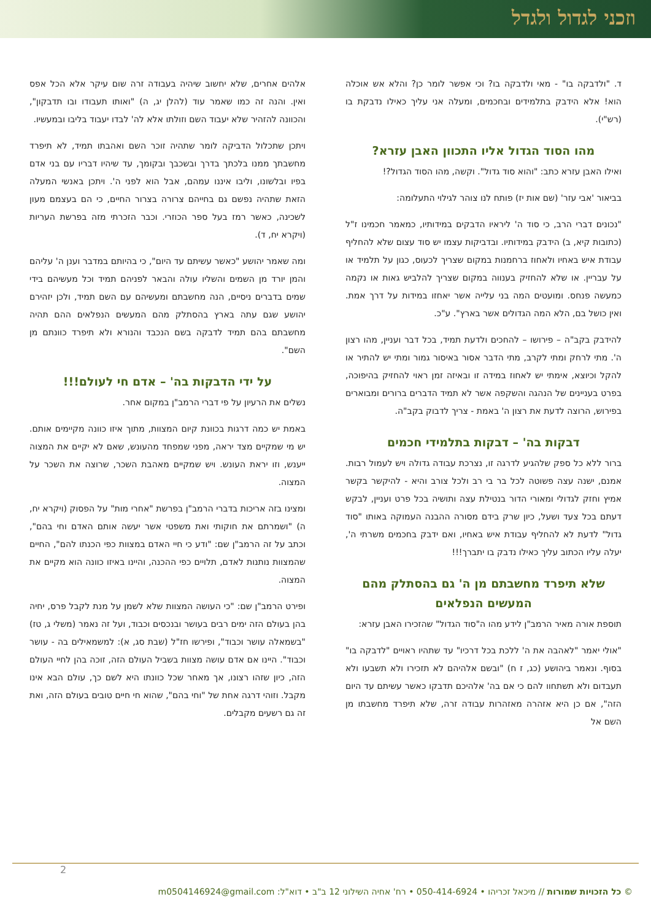וזכני לגדול ולגדל
ד. "ולדבקה בו" - מאי ולדבקה בו? וכי אפשר לומר כן? והלא אש אוכלה הוא! אלא הידבק בתלמידים ובחכמים, ומעלה אני עליך כאילו נדבקת בו (רש"י).
מהו הסוד הגדול אליו התכוון האבן עזרא?
ואילו האבן עזרא כתב: "והוא סוד גדול". וקשה, מהו הסוד הגדול?!
בביאור 'אבי עזר' (שם אות יז) פותח לנו צוהר לגילוי התעלומה:
"נכונים דברי הרב, כי סוד ה' ליראיו הדבקים במידותיו, כמאמר חכמינו ז"ל (כתובות קיא, ב) הידבק במידותיו. ובדביקות עצמו יש סוד עצום שלא להחליף עבודת איש באחיו ולאחוז ברחמנות במקום שצריך לכעוס, כגון על תלמיד או על עבריין. או שלא להחזיק בענווה במקום שצריך להלביש גאות או נקמה כמעשה פנחס. ומועטים המה בני עלייה אשר יאחזו במידות על דרך אמת. ואין כושל בם, הלא המה הגדולים אשר בארץ". ע"כ.
להידבק בקב"ה – פירושו – להחכים ולדעת תמיד, בכל דבר ועניין, מהו רצון ה'. מתי לרחק ומתי לקרב, מתי הדבר אסור באיסור גמור ומתי יש להתיר או להקל וכיוצא, אימתי יש לאחוז במידה זו ובאיזה זמן ראוי להחזיק בהיפוכה, בפרט בעניינים של הנהגה והשקפה אשר לא תמיד הדברים ברורים ומבוארים בפירוש, הרוצה לדעת את רצון ה' באמת - צריך לדבוק בקב"ה.
דבקות בה' – דבקות בתלמידי חכמים
ברור ללא כל ספק שלהגיע לדרגה זו, נצרכת עבודה גדולה ויש לעמול רבות. אמנם, ישנה עצה פשוטה לכל בר בי רב ולכל צורב והיא - להיקשר בקשר אמיץ וחזק לגדולי ומאורי הדור בנטילת עצה ותושיה בכל פרט ועניין, לבקש דעתם בכל צעד ושעל, כיון שרק בידם מסורה ההבנה העמוקה באותו "סוד גדול" לדעת לא להחליף עבודת איש באחיו, ואם ידבק בחכמים משרתי ה', יעלה עליו הכתוב עליך כאילו נדבק בו יתברך!!!
שלא תיפרד מחשבתם מן ה' גם בהסתלק מהם המעשים הנפלאים
תוספת אורה מאיר הרמב"ן לידע מהו ה"סוד הגדול" שהזכירו האבן עזרא:
"אולי יאמר "לאהבה את ה' ללכת בכל דרכיו" עד שתהיו ראויים "לדבקה בו" בסוף. ונאמר ביהושע (כג, ז ח) "ובשם אלהיהם לא תזכירו ולא תשבעו ולא תעבדום ולא תשתחוו להם כי אם בה' אלהיכם תדבקו כאשר עשיתם עד היום הזה", אם כן היא אזהרה מאזהרות עבודה זרה, שלא תיפרד מחשבתו מן השם אל
אלהים אחרים, שלא יחשוב שיהיה בעבודה זרה שום עיקר אלא הכל אפס ואין. והנה זה כמו שאמר עוד (להלן יג, ה) "ואותו תעבודו ובו תדבקון", והכוונה להזהיר שלא יעבוד השם וזולתו אלא לה' לבדו יעבוד בליבו ובמעשיו.
ויתכן שתכלול הדביקה לומר שתהיה זוכר השם ואהבתו תמיד, לא תיפרד מחשבתך ממנו בלכתך בדרך ובשכבך ובקומך, עד שיהיו דבריו עם בני אדם בפיו ובלשונו, וליבו איננו עמהם, אבל הוא לפני ה'. ויתכן באנשי המעלה הזאת שתהיה נפשם גם בחייהם צרורה בצרור החיים, כי הם בעצמם מעון לשכינה, כאשר רמז בעל ספר הכוזרי. וכבר הזכרתי מזה בפרשת העריות (ויקרא יח, ד).
ומה שאמר יהושע "כאשר עשיתם עד היום", כי בהיותם במדבר וענן ה' עליהם והמן יורד מן השמים והשליו עולה והבאר לפניהם תמיד וכל מעשיהם בידי שמים בדברים ניסיים, הנה מחשבתם ומעשיהם עם השם תמיד, ולכן יזהירם יהושע שגם עתה בארץ בהסתלק מהם המעשים הנפלאים ההם תהיה מחשבתם בהם תמיד לדבקה בשם הנכבד והנורא ולא תיפרד כוונתם מן השם".
על ידי הדבקות בה' – אדם חי לעולם!!!
נשלים את הרעיון על פי דברי הרמב"ן במקום אחר.
באמת יש כמה דרגות בכוונת קיום המצוות, מתוך איזו כוונה מקיימים אותם. יש מי שמקיים מצד יראה, מפני שמפחד מהעונש, שאם לא יקיים את המצוה ייענש, וזו יראת העונש. ויש שמקיים מאהבת השכר, שרוצה את השכר על המצוה.
ומצינו בזה אריכות בדברי הרמב"ן בפרשת "אחרי מות" על הפסוק (ויקרא יח, ה) "ושמרתם את חוקותי ואת משפטי אשר יעשה אותם האדם וחי בהם", וכתב על זה הרמב"ן שם: "ודע כי חיי האדם במצוות כפי הכנתו להם", החיים שהמצוות נותנות לאדם, תלויים כפי ההכנה, והיינו באיזו כוונה הוא מקיים את המצוה.
ופירט הרמב"ן שם: "כי העושה המצוות שלא לשמן על מנת לקבל פרס, יחיה בהן בעולם הזה ימים רבים בעושר ובנכסים וכבוד, ועל זה נאמר (משלי ג, טז) "בשמאלה עושר וכבוד", ופירשו חז"ל (שבת סג, א): למשמאילים בה - עושר וכבוד". היינו אם אדם עושה מצוות בשביל העולם הזה, זוכה בהן לחיי העולם הזה, כיון שזהו רצונו, אך מאחר שכל כוונתו היא לשם כך, עולם הבא אינו מקבל. וזוהי דרגה אחת של "וחי בהם", שהוא חי חיים טובים בעולם הזה, ואת זה גם רשעים מקבלים.
2
© כל הזכויות שמורות // מיכאל זכריהו • 050-414-6924 • רח' אחיה השילוני 12 ב"ב • דוא"ל: m0504146924@gmail.com